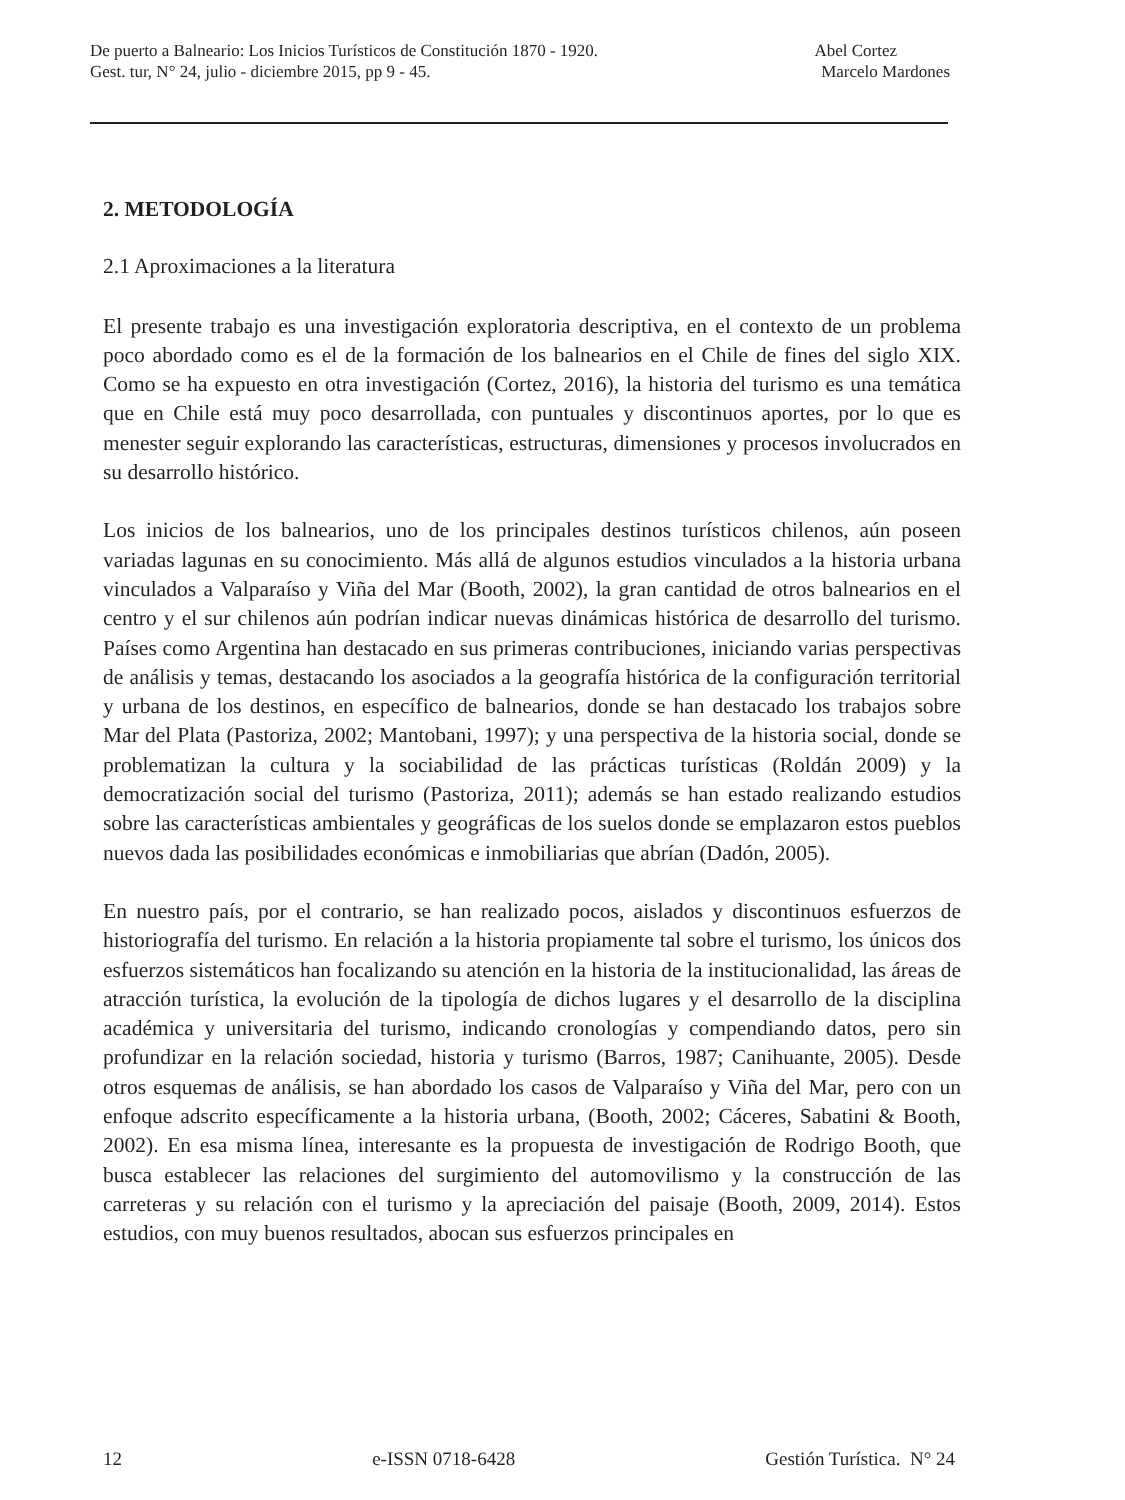De puerto a Balneario: Los Inicios Turísticos de Constitución 1870 - 1920. Abel Cortez
Gest. tur, N° 24, julio - diciembre 2015, pp 9 - 45. Marcelo Mardones
2. METODOLOGÍA
2.1 Aproximaciones a la literatura
El presente trabajo es una investigación exploratoria descriptiva, en el contexto de un problema poco abordado como es el de la formación de los balnearios en el Chile de fines del siglo XIX. Como se ha expuesto en otra investigación (Cortez, 2016), la historia del turismo es una temática que en Chile está muy poco desarrollada, con puntuales y discontinuos aportes, por lo que es menester seguir explorando las características, estructuras, dimensiones y procesos involucrados en su desarrollo histórico.
Los inicios de los balnearios, uno de los principales destinos turísticos chilenos, aún poseen variadas lagunas en su conocimiento. Más allá de algunos estudios vinculados a la historia urbana vinculados a Valparaíso y Viña del Mar (Booth, 2002), la gran cantidad de otros balnearios en el centro y el sur chilenos aún podrían indicar nuevas dinámicas histórica de desarrollo del turismo. Países como Argentina han destacado en sus primeras contribuciones, iniciando varias perspectivas de análisis y temas, destacando los asociados a la geografía histórica de la configuración territorial y urbana de los destinos, en específico de balnearios, donde se han destacado los trabajos sobre Mar del Plata (Pastoriza, 2002; Mantobani, 1997); y una perspectiva de la historia social, donde se problematizan la cultura y la sociabilidad de las prácticas turísticas (Roldán 2009) y la democratización social del turismo (Pastoriza, 2011); además se han estado realizando estudios sobre las características ambientales y geográficas de los suelos donde se emplazaron estos pueblos nuevos dada las posibilidades económicas e inmobiliarias que abrían (Dadón, 2005).
En nuestro país, por el contrario, se han realizado pocos, aislados y discontinuos esfuerzos de historiografía del turismo. En relación a la historia propiamente tal sobre el turismo, los únicos dos esfuerzos sistemáticos han focalizando su atención en la historia de la institucionalidad, las áreas de atracción turística, la evolución de la tipología de dichos lugares y el desarrollo de la disciplina académica y universitaria del turismo, indicando cronologías y compendiando datos, pero sin profundizar en la relación sociedad, historia y turismo (Barros, 1987; Canihuante, 2005). Desde otros esquemas de análisis, se han abordado los casos de Valparaíso y Viña del Mar, pero con un enfoque adscrito específicamente a la historia urbana, (Booth, 2002; Cáceres, Sabatini & Booth, 2002). En esa misma línea, interesante es la propuesta de investigación de Rodrigo Booth, que busca establecer las relaciones del surgimiento del automovilismo y la construcción de las carreteras y su relación con el turismo y la apreciación del paisaje (Booth, 2009, 2014). Estos estudios, con muy buenos resultados, abocan sus esfuerzos principales en
12 e-ISSN 0718-6428 Gestión Turística. N° 24